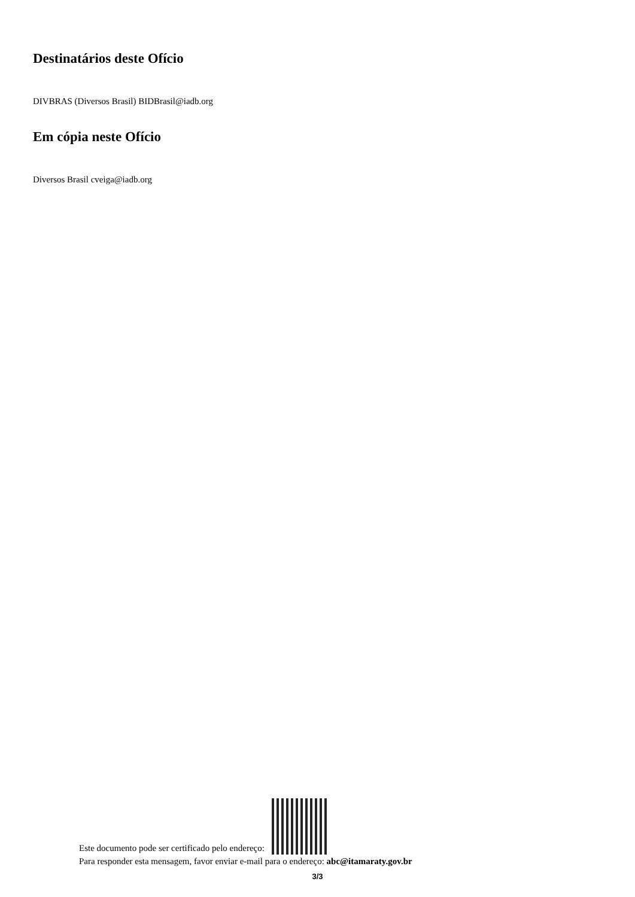Destinatários deste Ofício
DIVBRAS (Diversos Brasil) BIDBrasil@iadb.org
Em cópia neste Ofício
Diversos Brasil cveiga@iadb.org
Este documento pode ser certificado pelo endereço:
Para responder esta mensagem, favor enviar e-mail para o endereço: abc@itamaraty.gov.br
3/3